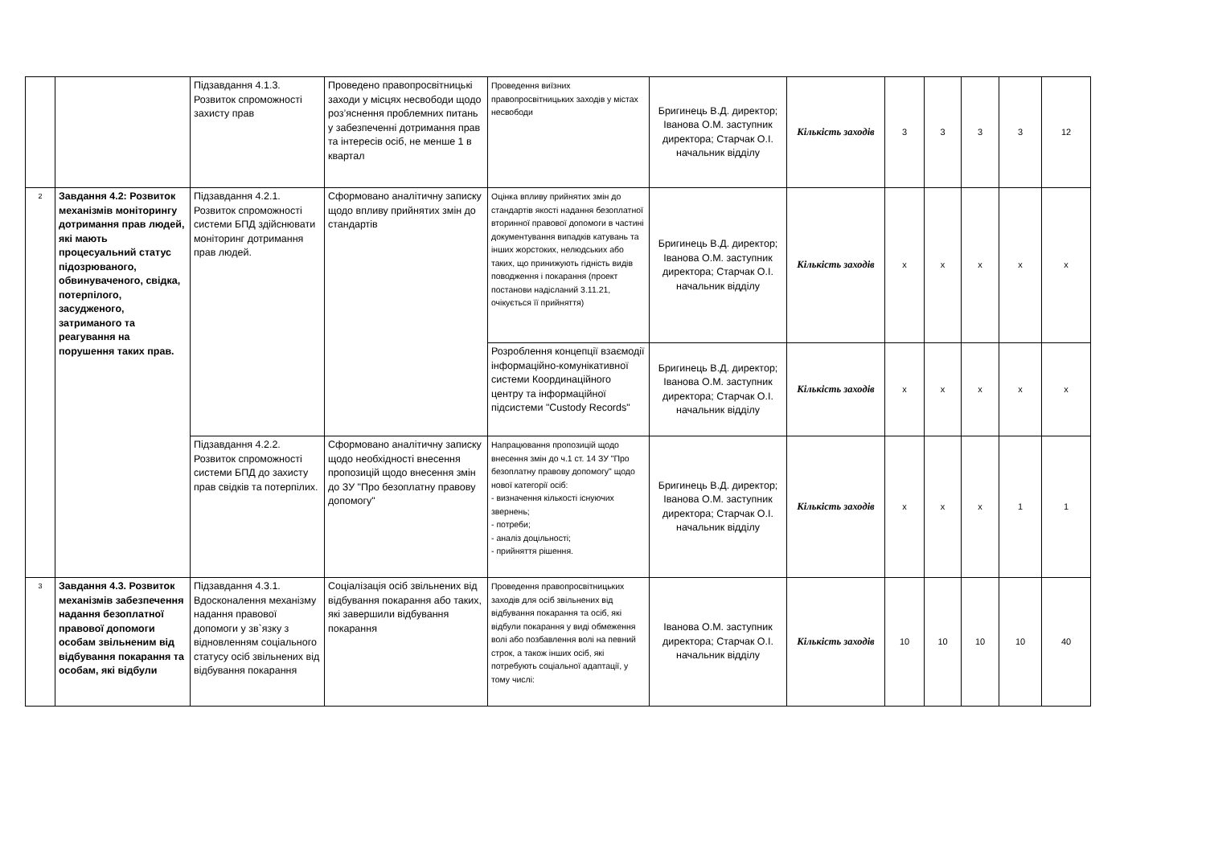| | | Підзавдання 4.1.3. Розвиток спроможності захисту прав | Проведено правопросвітницькі заходи у місцях несвободи щодо роз’яснення проблемних питань у забезпеченні дотримання прав та інтересів осіб, не менше 1 в квартал | Проведення виїзних правопросвітницьких заходів у містах несвободи | Бригинець В.Д. директор; Іванова О.М. заступник директора; Старчак О.І. начальник відділу | Кількість заходів | 3 | 3 | 3 | 3 | 12 |
| 2 | Завдання 4.2: Розвиток механізмів моніторингу дотримання прав людей, які мають процесуальний статус підозрюваного, обвинуваченого, свідка, потерпілого, засудженого, затриманого та реагування на порушення таких прав. | Підзавдання 4.2.1. Розвиток спроможності системи БПД здійснювати моніторинг дотримання прав людей. | Сформовано аналітичну записку щодо впливу прийнятих змін до стандартів | Оцінка впливу прийнятих змін до стандартів якості надання безоплатної вторинної правової допомоги в частині документування випадків катувань та інших жорстоких, нелюдських або таких, що принижують гідність видів поводження і покарання (проект постанови надісланий 3.11.21, очікується її прийняття) | Бригинець В.Д. директор; Іванова О.М. заступник директора; Старчак О.І. начальник відділу | Кількість заходів | х | х | х | х | х |
| | | | | Розроблення концепції взаємодії інформаційно-комунікативної системи Координаційного центру та інформаційної підсистеми "Custody Records" | Бригинець В.Д. директор; Іванова О.М. заступник директора; Старчак О.І. начальник відділу | Кількість заходів | х | х | х | х | х |
| | | Підзавдання 4.2.2. Розвиток спроможності системи БПД до захисту прав свідків та потерпілих. | Сформовано аналітичну записку щодо необхідності внесення пропозицій щодо внесення змін до ЗУ "Про безоплатну правову допомогу" | Напрацювання пропозицій щодо внесення змін до ч.1 ст. 14 ЗУ "Про безоплатну правову допомогу" щодо нової категорії осіб: - визначення кількості існуючих звернень; - потреби; - аналіз доцільності; - прийняття рішення. | Бригинець В.Д. директор; Іванова О.М. заступник директора; Старчак О.І. начальник відділу | Кількість заходів | х | х | х | 1 | 1 |
| 3 | Завдання 4.3. Розвиток механізмів забезпечення надання безоплатної правової допомоги особам звільненим від відбування покарання та особам, які відбули | Підзавдання 4.3.1. Вдосконалення механізму надання правової допомоги у зв`язку з відновленням соціального статусу осіб звільнених від відбування покарання | Соціалізація осіб звільнених від відбування покарання або таких, які завершили відбування покарання | Проведення правопросвітницьких заходів для осіб звільнених від відбування покарання та осіб, які відбули покарання у виді обмеження волі або позбавлення волі на певний строк, а також інших осіб, які потребують соціальної адаптації, у тому числі: | Іванова О.М. заступник директора; Старчак О.І. начальник відділу | Кількість заходів | 10 | 10 | 10 | 10 | 40 |